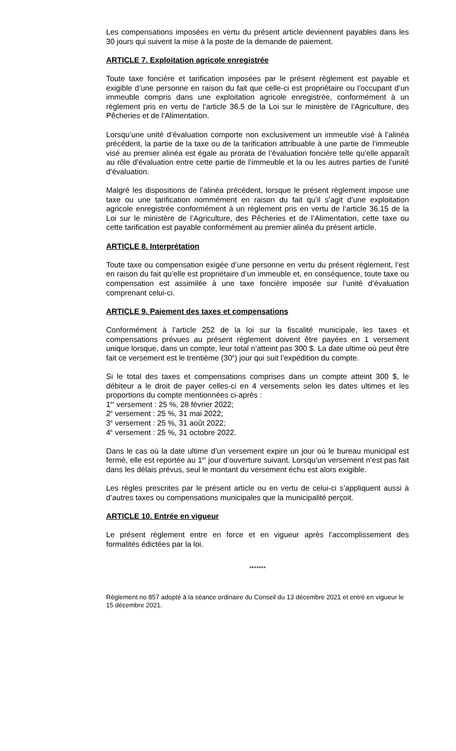Les compensations imposées en vertu du présent article deviennent payables dans les 30 jours qui suivent la mise à la poste de la demande de paiement.
ARTICLE 7. Exploitation agricole enregistrée
Toute taxe foncière et tarification imposées par le présent règlement est payable et exigible d’une personne en raison du fait que celle-ci est propriétaire ou l’occupant d’un immeuble compris dans une exploitation agricole enregistrée, conformément à un règlement pris en vertu de l’article 36.5 de la Loi sur le ministère de l’Agriculture, des Pêcheries et de l’Alimentation.
Lorsqu’une unité d’évaluation comporte non exclusivement un immeuble visé à l’alinéa précédent, la partie de la taxe ou de la tarification attribuable à une partie de l’immeuble visé au premier alinéa est égale au prorata de l’évaluation foncière telle qu’elle apparaît au rôle d’évaluation entre cette partie de l’immeuble et la ou les autres parties de l’unité d’évaluation.
Malgré les dispositions de l’alinéa précédent, lorsque le présent règlement impose une taxe ou une tarification nommément en raison du fait qu’il s’agit d’une exploitation agricole enregistrée conformément à un règlement pris en vertu de l’article 36.15 de la Loi sur le ministère de l’Agriculture, des Pêcheries et de l’Alimentation, cette taxe ou cette tarification est payable conformément au premier alinéa du présent article.
ARTICLE 8. Interprétation
Toute taxe ou compensation exigée d’une personne en vertu du présent règlement, l’est en raison du fait qu’elle est propriétaire d’un immeuble et, en conséquence, toute taxe ou compensation est assimilée à une taxe foncière imposée sur l’unité d’évaluation comprenant celui-ci.
ARTICLE 9. Paiement des taxes et compensations
Conformément à l’article 252 de la loi sur la fiscalité municipale, les taxes et compensations prévues au présent règlement doivent être payées en 1 versement unique lorsque, dans un compte, leur total n’atteint pas 300 $. La date ultime où peut être fait ce versement est le trentième (30<sup>e</sup>) jour qui suit l’expédition du compte.
Si le total des taxes et compensations comprises dans un compte atteint 300 $, le débiteur a le droit de payer celles-ci en 4 versements selon les dates ultimes et les proportions du compte mentionnées ci-après :
1<sup>er</sup> versement : 25 %, 28 février 2022;
2<sup>e</sup> versement : 25 %, 31 mai 2022;
3<sup>e</sup> versement : 25 %, 31 août 2022;
4<sup>e</sup> versement : 25 %, 31 octobre 2022.
Dans le cas où la date ultime d’un versement expire un jour où le bureau municipal est fermé, elle est reportée au 1<sup>er</sup> jour d’ouverture suivant. Lorsqu’un versement n’est pas fait dans les délais prévus, seul le montant du versement échu est alors exigible.
Les règles prescrites par le présent article ou en vertu de celui-ci s’appliquent aussi à d’autres taxes ou compensations municipales que la municipalité perçoit.
ARTICLE 10. Entrée en vigueur
Le présent règlement entre en force et en vigueur après l’accomplissement des formalités édictées par la loi.
*******
Règlement no 857 adopté à la séance ordinaire du Conseil du 13 décembre 2021 et entré en vigueur le 15 décembre 2021.